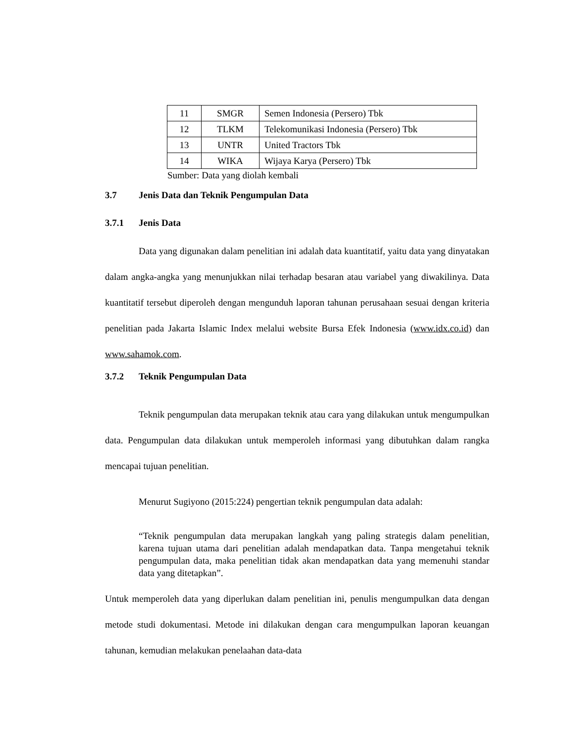| 11 | SMGR | Semen Indonesia (Persero) Tbk |
| 12 | TLKM | Telekomunikasi Indonesia (Persero) Tbk |
| 13 | UNTR | United Tractors Tbk |
| 14 | WIKA | Wijaya Karya (Persero) Tbk |
Sumber: Data yang diolah kembali
3.7 Jenis Data dan Teknik Pengumpulan Data
3.7.1 Jenis Data
Data yang digunakan dalam penelitian ini adalah data kuantitatif, yaitu data yang dinyatakan dalam angka-angka yang menunjukkan nilai terhadap besaran atau variabel yang diwakilinya. Data kuantitatif tersebut diperoleh dengan mengunduh laporan tahunan perusahaan sesuai dengan kriteria penelitian pada Jakarta Islamic Index melalui website Bursa Efek Indonesia (www.idx.co.id) dan www.sahamok.com.
3.7.2 Teknik Pengumpulan Data
Teknik pengumpulan data merupakan teknik atau cara yang dilakukan untuk mengumpulkan data. Pengumpulan data dilakukan untuk memperoleh informasi yang dibutuhkan dalam rangka mencapai tujuan penelitian.
Menurut Sugiyono (2015:224) pengertian teknik pengumpulan data adalah:
“Teknik pengumpulan data merupakan langkah yang paling strategis dalam penelitian, karena tujuan utama dari penelitian adalah mendapatkan data. Tanpa mengetahui teknik pengumpulan data, maka penelitian tidak akan mendapatkan data yang memenuhi standar data yang ditetapkan”.
Untuk memperoleh data yang diperlukan dalam penelitian ini, penulis mengumpulkan data dengan metode studi dokumentasi. Metode ini dilakukan dengan cara mengumpulkan laporan keuangan tahunan, kemudian melakukan penelaahan data-data